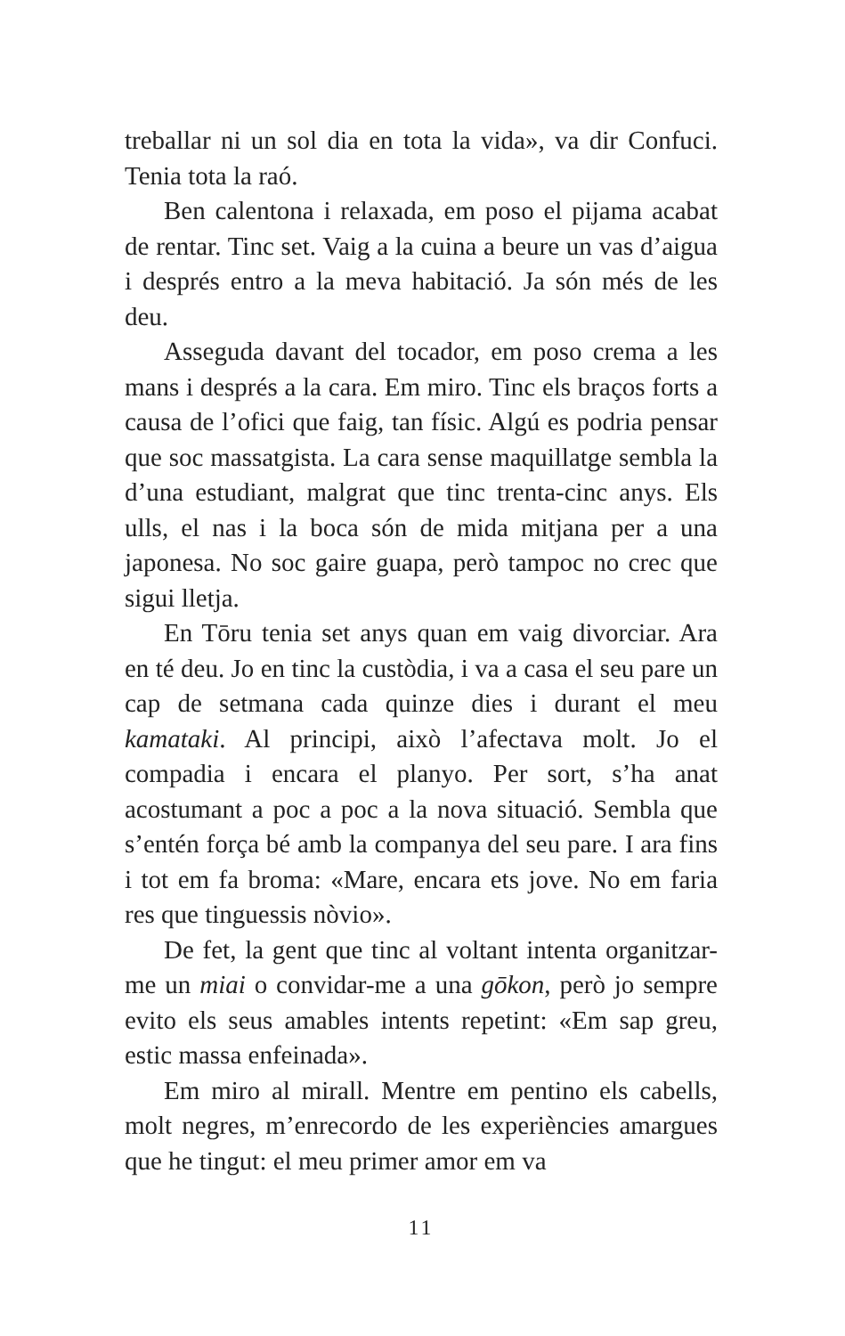treballar ni un sol dia en tota la vida», va dir Confuci. Tenia tota la raó.
Ben calentona i relaxada, em poso el pijama acabat de rentar. Tinc set. Vaig a la cuina a beure un vas d’aigua i després entro a la meva habitació. Ja són més de les deu.
Asseguda davant del tocador, em poso crema a les mans i després a la cara. Em miro. Tinc els braços forts a causa de l’ofici que faig, tan físic. Algú es podria pensar que soc massatgista. La cara sense maquillatge sembla la d’una estudiant, malgrat que tinc trenta-cinc anys. Els ulls, el nas i la boca són de mida mitjana per a una japonesa. No soc gaire guapa, però tampoc no crec que sigui lletja.
En Tōru tenia set anys quan em vaig divorciar. Ara en té deu. Jo en tinc la custòdia, i va a casa el seu pare un cap de setmana cada quinze dies i durant el meu kamataki. Al principi, això l’afectava molt. Jo el compadia i encara el planyo. Per sort, s’ha anat acostumant a poc a poc a la nova situació. Sembla que s’entén força bé amb la companya del seu pare. I ara fins i tot em fa broma: «Mare, encara ets jove. No em faria res que tinguessis nòvio».
De fet, la gent que tinc al voltant intenta organitzar-me un miai o convidar-me a una gōkon, però jo sempre evito els seus amables intents repetint: «Em sap greu, estic massa enfeinada».
Em miro al mirall. Mentre em pentino els cabells, molt negres, m’enrecordo de les experiències amargues que he tingut: el meu primer amor em va
11